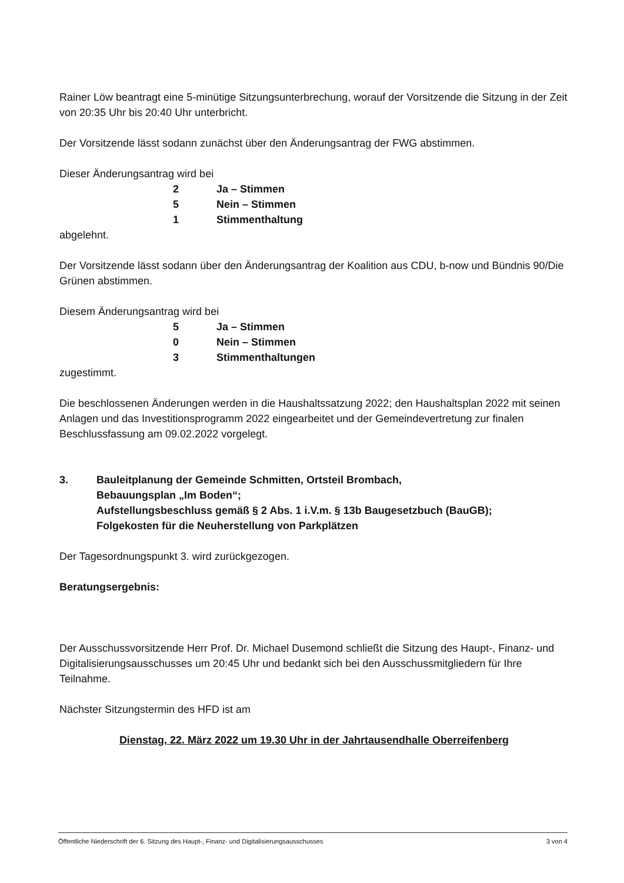Rainer Löw beantragt eine 5-minütige Sitzungsunterbrechung, worauf der Vorsitzende die Sitzung in der Zeit von 20:35 Uhr bis 20:40 Uhr unterbricht.
Der Vorsitzende lässt sodann zunächst über den Änderungsantrag der FWG abstimmen.
Dieser Änderungsantrag wird bei
2 Ja – Stimmen
5 Nein – Stimmen
1 Stimmenthaltung
abgelehnt.
Der Vorsitzende lässt sodann über den Änderungsantrag der Koalition aus CDU, b-now und Bündnis 90/Die Grünen abstimmen.
Diesem Änderungsantrag wird bei
5 Ja – Stimmen
0 Nein – Stimmen
3 Stimmenthaltungen
zugestimmt.
Die beschlossenen Änderungen werden in die Haushaltssatzung 2022; den Haushaltsplan 2022 mit seinen Anlagen und das Investitionsprogramm 2022 eingearbeitet und der Gemeindevertretung zur finalen Beschlussfassung am 09.02.2022 vorgelegt.
3. Bauleitplanung der Gemeinde Schmitten, Ortsteil Brombach,
Bebauungsplan „Im Boden“;
Aufstellungsbeschluss gemäß § 2 Abs. 1 i.V.m. § 13b Baugesetzbuch (BauGB);
Folgekosten für die Neuherstellung von Parkplätzen
Der Tagesordnungspunkt 3. wird zurückgezogen.
Beratungsergebnis:
Der Ausschussvorsitzende Herr Prof. Dr. Michael Dusemond schließt die Sitzung des Haupt-, Finanz- und Digitalisierungsausschusses um 20:45 Uhr und bedankt sich bei den Ausschussmitgliedern für Ihre Teilnahme.
Nächster Sitzungstermin des HFD ist am
Dienstag, 22. März 2022 um 19.30 Uhr in der Jahrtausendhalle Oberreifenberg
Öffentliche Niederschrift der 6. Sitzung des Haupt-, Finanz- und Digitalisierungsausschusses 3 von 4